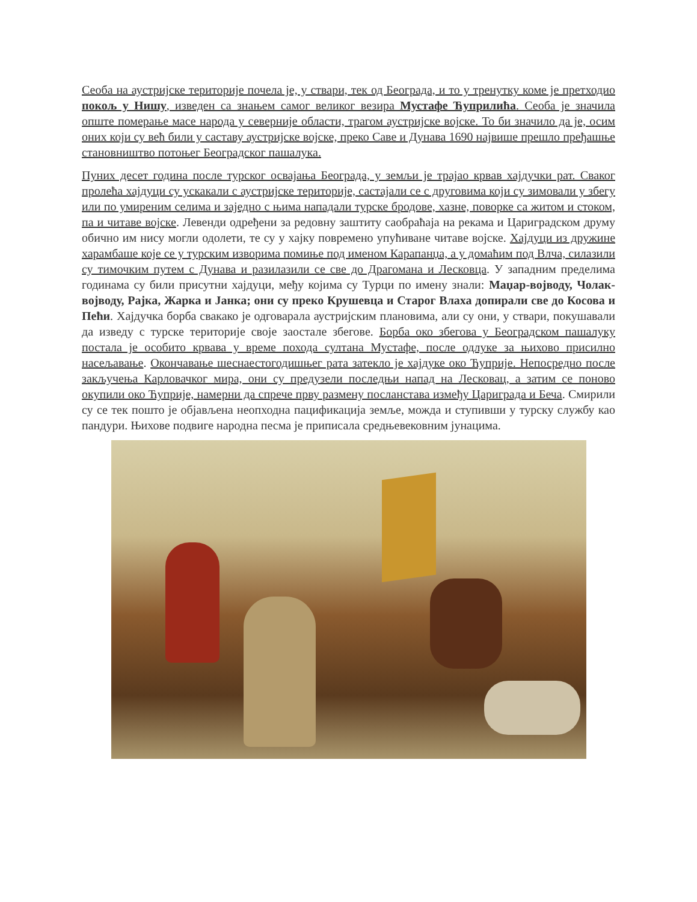Сеоба на аустријске територије почела је, у ствари, тек од Београда, и то у тренутку коме је претходио покољ у Нишу, изведен са знањем самог великог везира Мустафе Ћуприлића. Сеоба је значила опште померање масе народа у северније области, трагом аустријске војске. То би значило да је, осим оних који су већ били у саставу аустријске војске, преко Саве и Дунава 1690 највише прешло пређашње становништво потоњег Београдског пашалука.
Пуних десет година после турског освајања Београда, у земљи је трајао крвав хајдучки рат. Сваког пролећа хајдуци су ускакали с аустријске територије, састајали се с друговима који су зимовали у збегу или по умиреним селима и заједно с њима нападали турске бродове, хазне, поворке са житом и стоком, па и читаве војске. Левенди одређени за редовну заштиту саобраћаја на рекама и Цариградском друму обично им нису могли одолети, те су у хајку повремено упућиване читаве војске. Хајдуци из дружине харамбаше које се у турским изворима помиње под именом Карапанџа, а у домаћим под Влча, силазили су тимочким путем с Дунава и разилазили се све до Драгомана и Лесковца. У западним пределима годинама су били присутни хајдуци, међу којима су Турци по имену знали: Маџар-војводу, Чолак-војводу, Рајка, Жарка и Јанка; они су преко Крушевца и Старог Влаха допирали све до Косова и Пећи. Хајдучка борба свакако је одговарала аустријским плановима, али су они, у ствари, покушавали да изведу с турске територије своје заостале збегове. Борба око збегова у Београдском пашалуку постала је особито крвава у време похода султана Мустафе, после одлуке за њихово присилно насељавање. Окончавање шеснаестогодишњег рата затекло је хајдуке око Ћуприје. Непосредно после закључења Карловачког мира, они су предузели последњи напад на Лесковац, а затим се поново окупили око Ћуприје, намерни да спрече прву размену посланстава између Цариграда и Беча. Смирили су се тек пошто је објављена неопходна пацификација земље, можда и ступивши у турску службу као пандури. Њихове подвиге народна песма је приписала средњевековним јунацима.